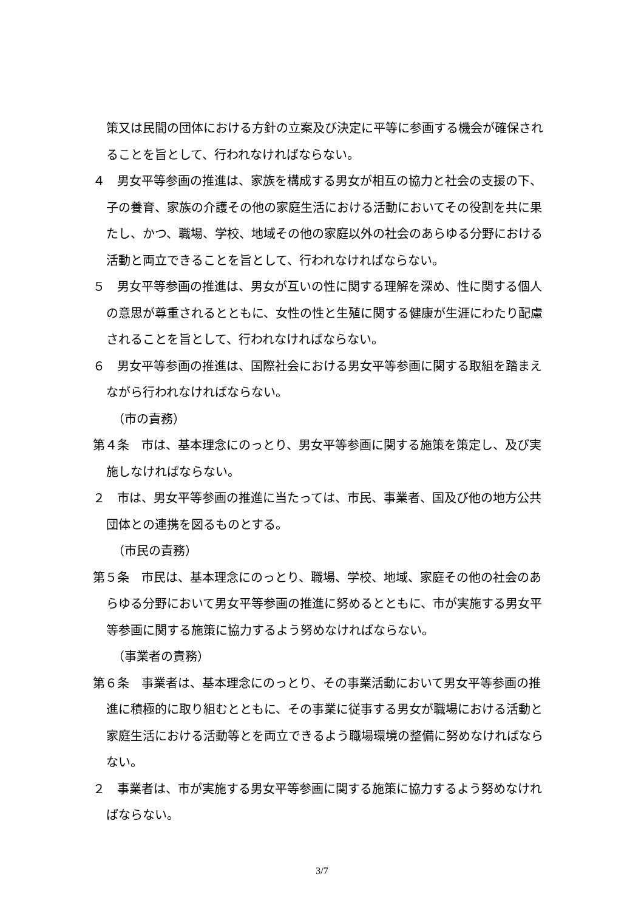策又は民間の団体における方針の立案及び決定に平等に参画する機会が確保されることを旨として、行われなければならない。
４　男女平等参画の推進は、家族を構成する男女が相互の協力と社会の支援の下、子の養育、家族の介護その他の家庭生活における活動においてその役割を共に果たし、かつ、職場、学校、地域その他の家庭以外の社会のあらゆる分野における活動と両立できることを旨として、行われなければならない。
５　男女平等参画の推進は、男女が互いの性に関する理解を深め、性に関する個人の意思が尊重されるとともに、女性の性と生殖に関する健康が生涯にわたり配慮されることを旨として、行われなければならない。
６　男女平等参画の推進は、国際社会における男女平等参画に関する取組を踏まえながら行われなければならない。
（市の責務）
第４条　市は、基本理念にのっとり、男女平等参画に関する施策を策定し、及び実施しなければならない。
２　市は、男女平等参画の推進に当たっては、市民、事業者、国及び他の地方公共団体との連携を図るものとする。
（市民の責務）
第５条　市民は、基本理念にのっとり、職場、学校、地域、家庭その他の社会のあらゆる分野において男女平等参画の推進に努めるとともに、市が実施する男女平等参画に関する施策に協力するよう努めなければならない。
（事業者の責務）
第６条　事業者は、基本理念にのっとり、その事業活動において男女平等参画の推進に積極的に取り組むとともに、その事業に従事する男女が職場における活動と家庭生活における活動等とを両立できるよう職場環境の整備に努めなければならない。
２　事業者は、市が実施する男女平等参画に関する施策に協力するよう努めなければならない。
3/7